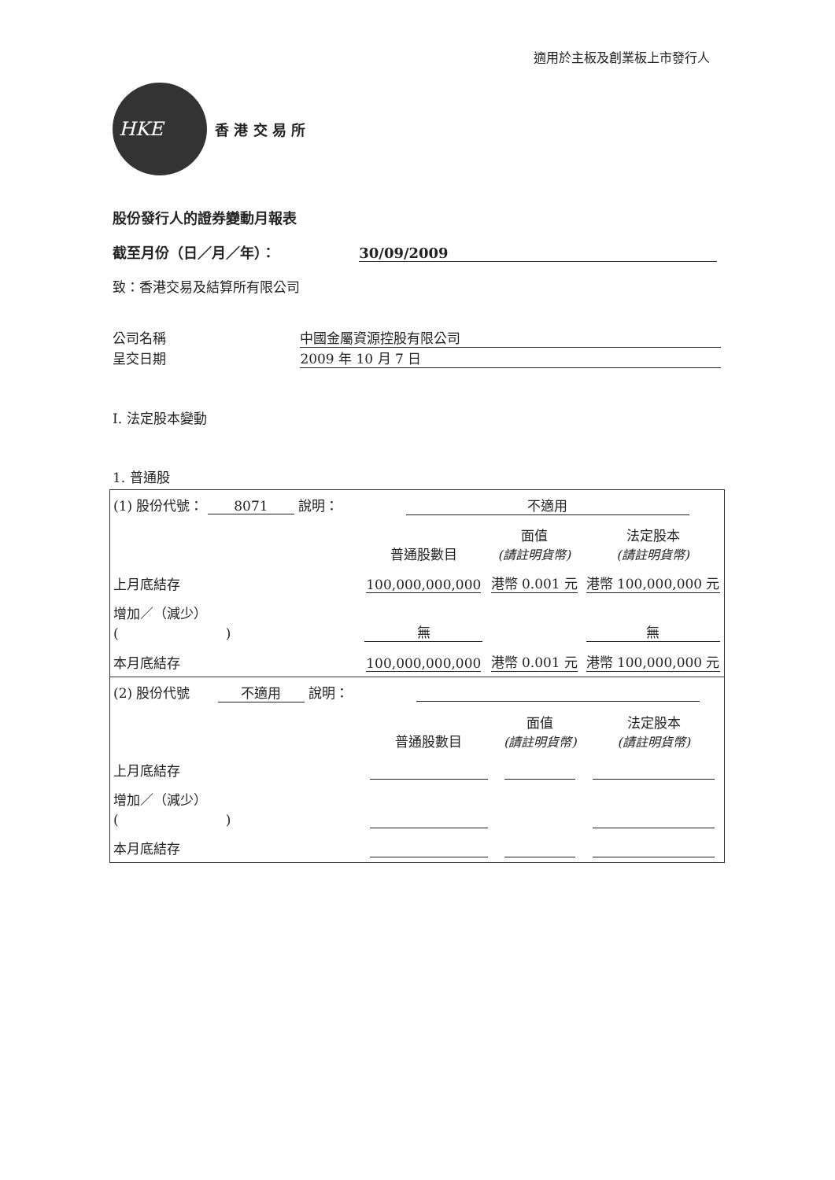適用於主板及創業板上市發行人
HKE
香 港 交 易 所
股份發行人的證券變動月報表
截至月份（日／月／年）： 30/09/2009
致：香港交易及結算所有限公司
公司名稱 中國金屬資源控股有限公司
呈交日期 2009 年 10 月 7 日
I. 法定股本變動
1. 普通股
| (1) 股份代號： 8071 說明： 不適用 | | | |
| | 普通股數目 | 面值 (請註明貨幣) | 法定股本 (請註明貨幣) |
| 上月底結存 | 100,000,000,000 | 港幣 0.001 元 | 港幣 100,000,000 元 |
| 增加／（減少） ( ) | 無 | | 無 |
| 本月底結存 | 100,000,000,000 | 港幣 0.001 元 | 港幣 100,000,000 元 |
| (2) 股份代號 不適用 說明： | | | |
| | 普通股數目 | 面值 (請註明貨幣) | 法定股本 (請註明貨幣) |
| 上月底結存 | | | |
| 增加／（減少） ( ) | | | |
| 本月底結存 | | | |